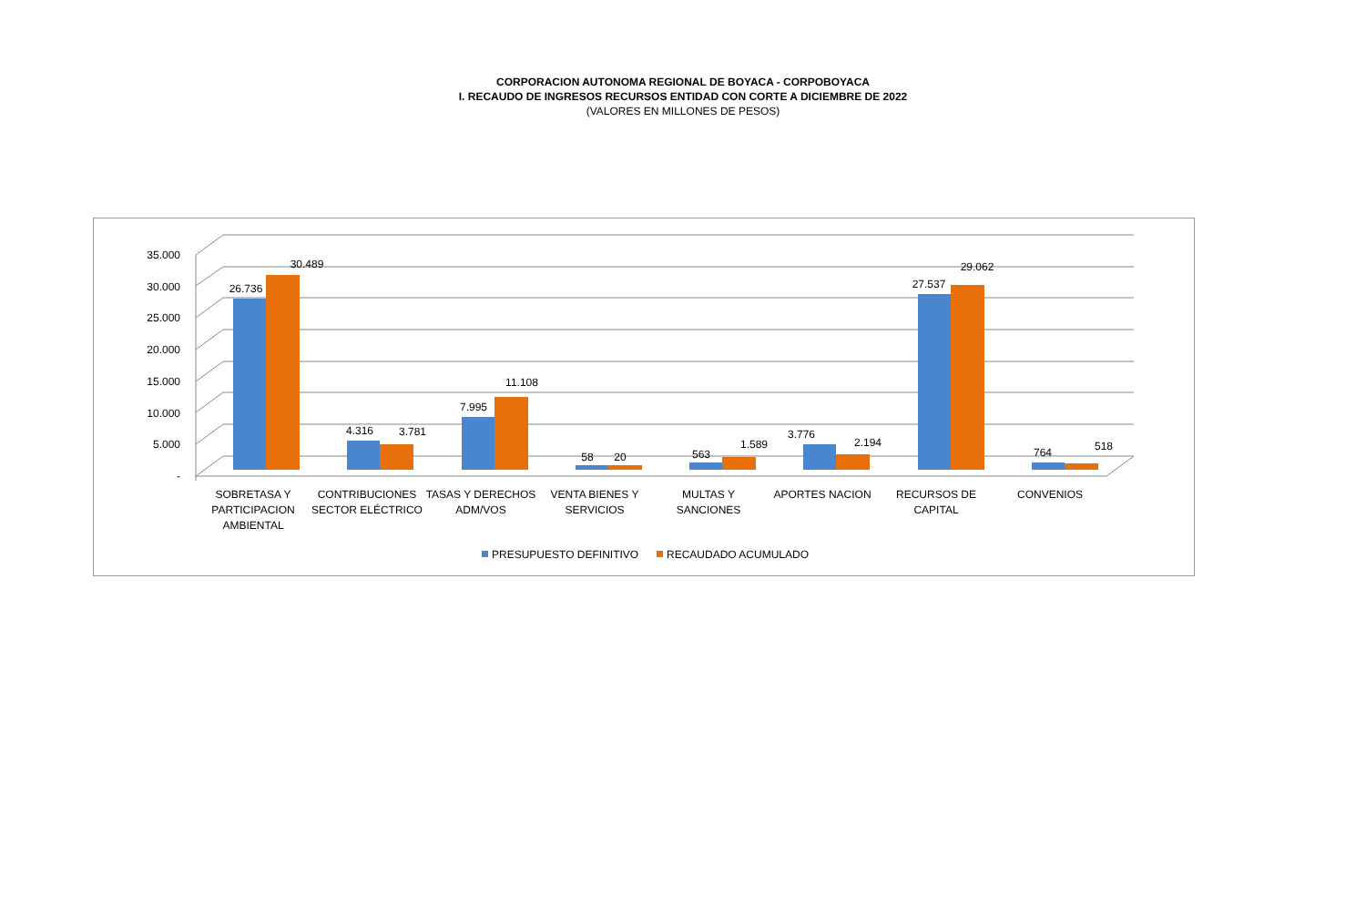CORPORACION AUTONOMA REGIONAL DE BOYACA - CORPOBOYACA
I. RECAUDO DE INGRESOS RECURSOS ENTIDAD CON CORTE A DICIEMBRE DE 2022
(VALORES EN MILLONES DE PESOS)
-
5.000
10.000
15.000
20.000
25.000
30.000
35.000
26.736
30.489
4.316
3.781
7.995
11.108
58
20
563
1.589
3.776
2.194
27.537
29.062
764
518
SOBRETASA Y
PARTICIPACION
AMBIENTAL
CONTRIBUCIONES
SECTOR ELÉCTRICO
TASAS Y DERECHOS
ADM/VOS
VENTA BIENES Y
SERVICIOS
MULTAS Y
SANCIONES
APORTES NACION
RECURSOS DE
CAPITAL
CONVENIOS
PRESUPUESTO DEFINITIVO
RECAUDADO ACUMULADO